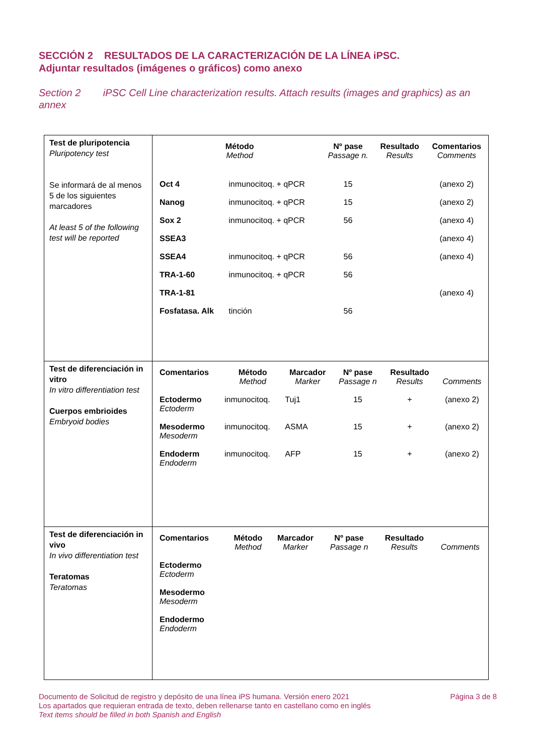SECCIÓN 2 RESULTADOS DE LA CARACTERIZACIÓN DE LA LÍNEA iPSC.
Adjuntar resultados (imágenes o gráficos) como anexo
Section 2 iPSC Cell Line characterization results. Attach results (images and graphics) as an annex
| Test de pluripotencia Pluripotency test Se informará de al menos 5 de los siguientes marcadores At least 5 of the following test will be reported | / Método Method / / Nº pase Passage n. / Resultado Results / Comentarios Comments / / Oct 4 / inmunocitoq. + qPCR / 15 / / (anexo 2) / / Nanog / inmunocitoq. + qPCR / 15 / / (anexo 2) / / Sox 2 / inmunocitoq. + qPCR / 56 / / (anexo 4) / / SSEA3 / / / / (anexo 4) / / SSEA4 / inmunocitoq. + qPCR / 56 / / (anexo 4) / / TRA-1-60 / inmunocitoq. + qPCR / 56 / / / / TRA-1-81 / / / / (anexo 4) / / Fosfatasa. Alk / tinción / 56 / / / |
| Test de diferenciación in vitro In vitro differentiation test Cuerpos embrioides Embryoid bodies | / Comentarios / Método Method / Marcador Marker / Nº pase Passage n / Resultado Results / Comments / / Ectodermo Ectoderm / inmunocitoq. / Tuj1 / 15 / + / (anexo 2) / / Mesodermo Mesoderm / inmunocitoq. / ASMA / 15 / + / (anexo 2) / / Endoderm Endoderm / inmunocitoq. / AFP / 15 / + / (anexo 2) / |
| Test de diferenciación in vivo In vivo differentiation test Teratomas Teratomas | / Comentarios / Método Method / Marcador Marker / Nº pase Passage n / Resultado Results / Comments / / Ectodermo Ectoderm / / / / / / / Mesodermo Mesoderm / / / / / / / Endodermo Endoderm / / / / / / |
Documento de Solicitud de registro y depósito de una línea iPS humana. Versión enero 2021
Los apartados que requieran entrada de texto, deben rellenarse tanto en castellano como en inglés
Text items should be filled in both Spanish and English
Página 3 de 8